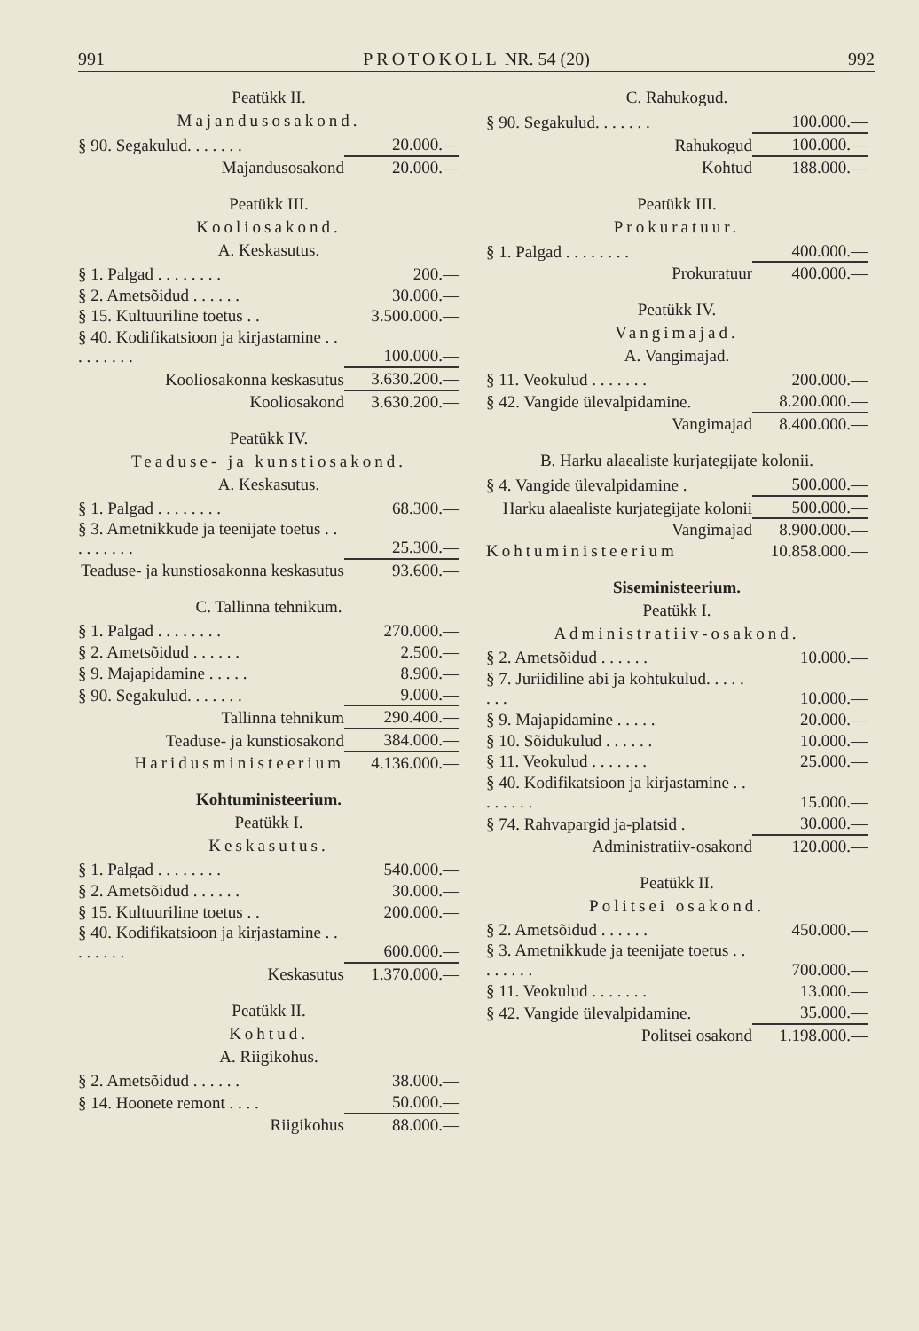991 PROTOKOLL NR. 54 (20) 992
Peatükk II.
Majandusosakond.
| § 90. Segakulud. . . . . . . | 20.000.— |
| Majandusosakond | 20.000.— |
Peatükk III.
Kooliosakond.
A. Keskasutus.
| § 1. Palgad . . . . . . . . | 200.— |
| § 2. Ametsõidud . . . . . . | 30.000.— |
| § 15. Kultuuriline toetus . . | 3.500.000.— |
| § 40. Kodifikatsioon ja kirjastamine . . . . . . . . . | 100.000.— |
| Kooliosakonna keskasutus | 3.630.200.— |
| Kooliosakond | 3.630.200.— |
Peatükk IV.
Teaduse- ja kunstiosakond.
A. Keskasutus.
| § 1. Palgad . . . . . . . . | 68.300.— |
| § 3. Ametnikkude ja teenijate toetus . . . . . . . . . | 25.300.— |
| Teaduse- ja kunstiosakonna keskasutus | 93.600.— |
C. Tallinna tehnikum.
| § 1. Palgad . . . . . . . . | 270.000.— |
| § 2. Ametsõidud . . . . . . | 2.500.— |
| § 9. Majapidamine . . . . . | 8.900.— |
| § 90. Segakulud. . . . . . . | 9.000.— |
| Tallinna tehnikum | 290.400.— |
| Teaduse- ja kunstiosakond | 384.000.— |
| Haridusministeerium | 4.136.000.— |
Kohtuministeerium.
Peatükk I.
Keskasutus.
| § 1. Palgad . . . . . . . . | 540.000.— |
| § 2. Ametsõidud . . . . . . | 30.000.— |
| § 15. Kultuuriline toetus . . | 200.000.— |
| § 40. Kodifikatsioon ja kirjastamine . . . . . . . . | 600.000.— |
| Keskasutus | 1.370.000.— |
Peatükk II.
Kohtud.
A. Riigikohus.
| § 2. Ametsõidud . . . . . . | 38.000.— |
| § 14. Hoonete remont . . . . | 50.000.— |
| Riigikohus | 88.000.— |
C. Rahukogud.
| § 90. Segakulud. . . . . . . | 100.000.— |
| Rahukogud | 100.000.— |
| Kohtud | 188.000.— |
Peatükk III.
Prokuratuur.
| § 1. Palgad . . . . . . . . | 400.000.— |
| Prokuratuur | 400.000.— |
Peatükk IV.
Vangimajad.
A. Vangimajad.
| § 11. Veokulud . . . . . . . | 200.000.— |
| § 42. Vangide ülevalpidamine. | 8.200.000.— |
| Vangimajad | 8.400.000.— |
B. Harku alaealiste kurjategijate kolonii.
| § 4. Vangide ülevalpidamine . | 500.000.— |
| Harku alaealiste kurjategijate kolonii | 500.000.— |
| Vangimajad | 8.900.000.— |
| Kohtuministeerium | 10.858.000.— |
Siseministeerium.
Peatükk I.
Administratiiv-osakond.
| § 2. Ametsõidud . . . . . . | 10.000.— |
| § 7. Juriidiline abi ja kohtukulud. . . . . . . . | 10.000.— |
| § 9. Majapidamine . . . . . | 20.000.— |
| § 10. Sõidukulud . . . . . . | 10.000.— |
| § 11. Veokulud . . . . . . . | 25.000.— |
| § 40. Kodifikatsioon ja kirjastamine . . . . . . . . | 15.000.— |
| § 74. Rahvapargid ja-platsid . | 30.000.— |
| Administratiiv-osakond | 120.000.— |
Peatükk II.
Politsei osakond.
| § 2. Ametsõidud . . . . . . | 450.000.— |
| § 3. Ametnikkude ja teenijate toetus . . . . . . . . | 700.000.— |
| § 11. Veokulud . . . . . . . | 13.000.— |
| § 42. Vangide ülevalpidamine. | 35.000.— |
| Politsei osakond | 1.198.000.— |